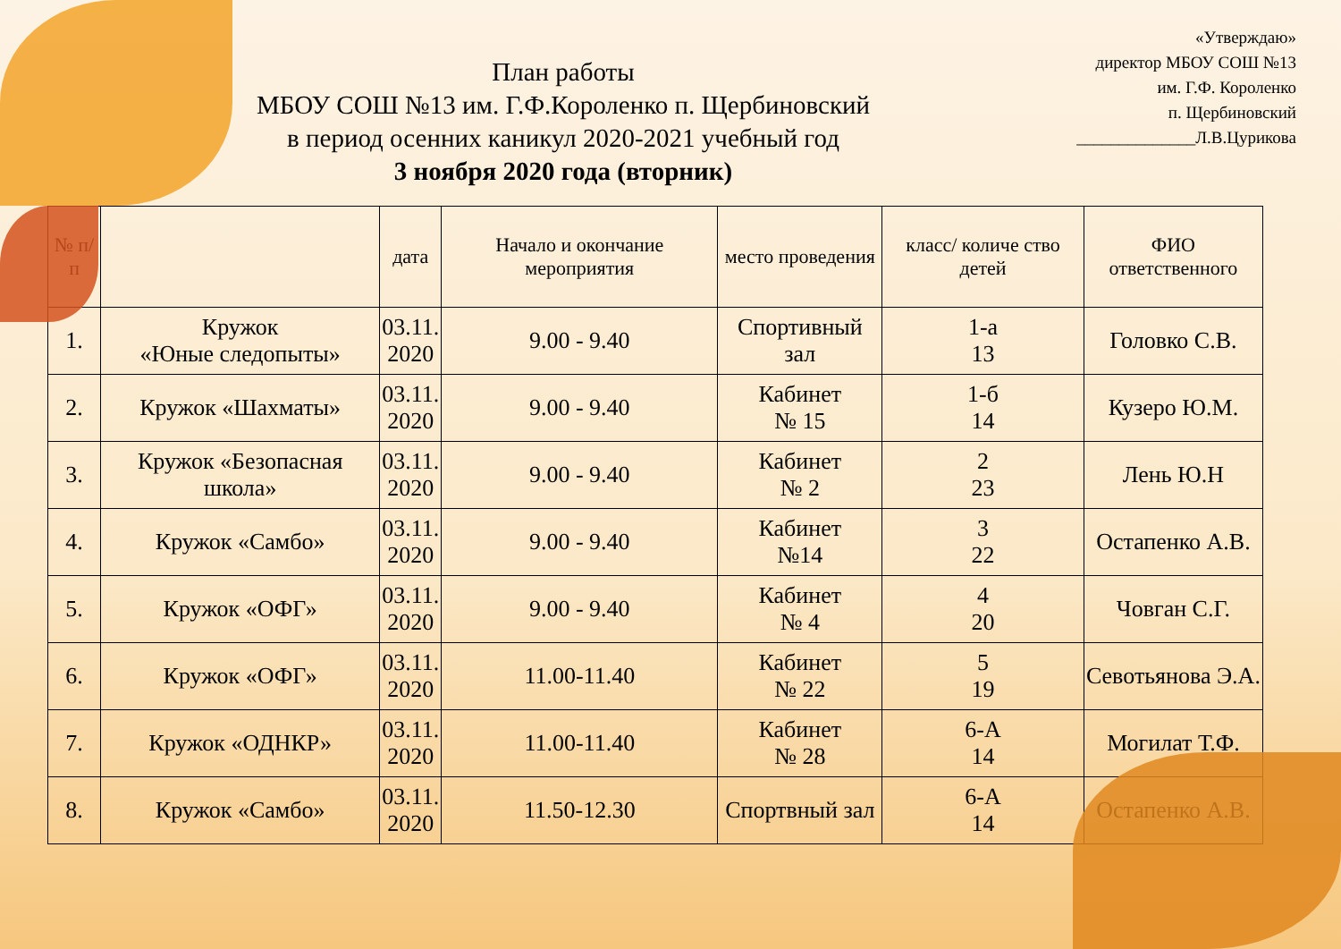«Утверждаю»
директор МБОУ СОШ №13
им. Г.Ф. Короленко
п. Щербиновский
______________Л.В.Цурикова
План работы
МБОУ СОШ №13 им. Г.Ф.Короленко п. Щербиновский
в период осенних каникул 2020-2021 учебный год
3 ноября 2020 года (вторник)
| № п/п | | дата | Начало и окончание мероприятия | место проведения | класс/ количе ство детей | ФИО ответственного |
| --- | --- | --- | --- | --- | --- | --- |
| 1. | Кружок «Юные следопыты» | 03.11. 2020 | 9.00 - 9.40 | Спортивный зал | 1-а 13 | Головко С.В. |
| 2. | Кружок «Шахматы» | 03.11. 2020 | 9.00 - 9.40 | Кабинет № 15 | 1-б 14 | Кузеро Ю.М. |
| 3. | Кружок «Безопасная школа» | 03.11. 2020 | 9.00 - 9.40 | Кабинет № 2 | 2 23 | Лень Ю.Н |
| 4. | Кружок «Самбо» | 03.11. 2020 | 9.00 - 9.40 | Кабинет №14 | 3 22 | Остапенко А.В. |
| 5. | Кружок «ОФГ» | 03.11. 2020 | 9.00 - 9.40 | Кабинет № 4 | 4 20 | Човган С.Г. |
| 6. | Кружок «ОФГ» | 03.11. 2020 | 11.00-11.40 | Кабинет № 22 | 5 19 | Севотьянова Э.А. |
| 7. | Кружок «ОДНКР» | 03.11. 2020 | 11.00-11.40 | Кабинет № 28 | 6-А 14 | Могилат Т.Ф. |
| 8. | Кружок «Самбо» | 03.11. 2020 | 11.50-12.30 | Спортвный зал | 6-А 14 | Остапенко А.В. |